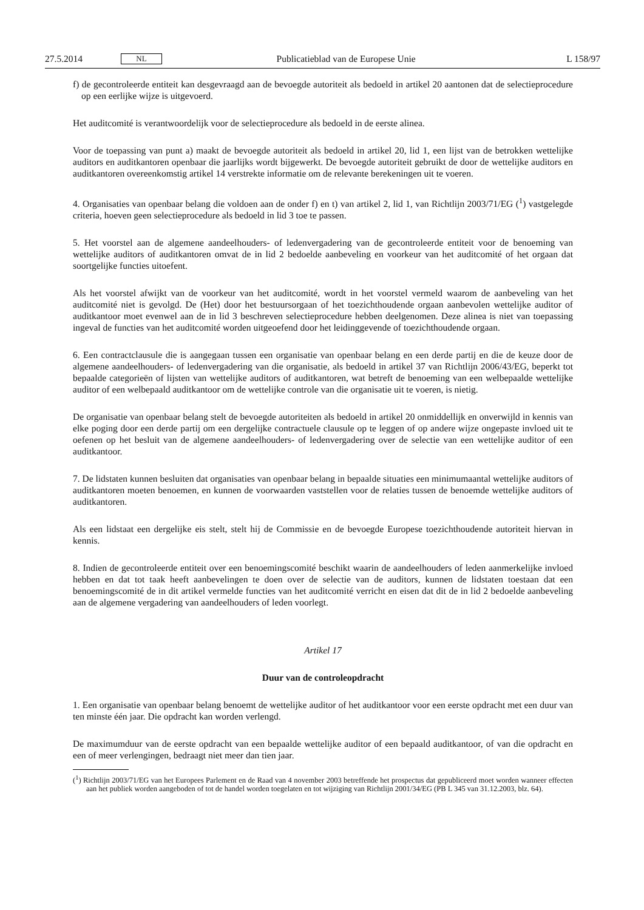27.5.2014 NL Publicatieblad van de Europese Unie L 158/97
f) de gecontroleerde entiteit kan desgevraagd aan de bevoegde autoriteit als bedoeld in artikel 20 aantonen dat de selectieprocedure op een eerlijke wijze is uitgevoerd.
Het auditcomité is verantwoordelijk voor de selectieprocedure als bedoeld in de eerste alinea.
Voor de toepassing van punt a) maakt de bevoegde autoriteit als bedoeld in artikel 20, lid 1, een lijst van de betrokken wettelijke auditors en auditkantoren openbaar die jaarlijks wordt bijgewerkt. De bevoegde autoriteit gebruikt de door de wettelijke auditors en auditkantoren overeenkomstig artikel 14 verstrekte informatie om de relevante berekeningen uit te voeren.
4. Organisaties van openbaar belang die voldoen aan de onder f) en t) van artikel 2, lid 1, van Richtlijn 2003/71/EG (<sup>1</sup>) vastgelegde criteria, hoeven geen selectieprocedure als bedoeld in lid 3 toe te passen.
5. Het voorstel aan de algemene aandeelhouders- of ledenvergadering van de gecontroleerde entiteit voor de benoeming van wettelijke auditors of auditkantoren omvat de in lid 2 bedoelde aanbeveling en voorkeur van het auditcomité of het orgaan dat soortgelijke functies uitoefent.
Als het voorstel afwijkt van de voorkeur van het auditcomité, wordt in het voorstel vermeld waarom de aanbeveling van het auditcomité niet is gevolgd. De (Het) door het bestuursorgaan of het toezichthoudende orgaan aanbevolen wettelijke auditor of auditkantoor moet evenwel aan de in lid 3 beschreven selectieprocedure hebben deelgenomen. Deze alinea is niet van toepassing ingeval de functies van het auditcomité worden uitgeoefend door het leidinggevende of toezichthoudende orgaan.
6. Een contractclausule die is aangegaan tussen een organisatie van openbaar belang en een derde partij en die de keuze door de algemene aandeelhouders- of ledenvergadering van die organisatie, als bedoeld in artikel 37 van Richtlijn 2006/43/EG, beperkt tot bepaalde categorieën of lijsten van wettelijke auditors of auditkantoren, wat betreft de benoeming van een welbepaalde wettelijke auditor of een welbepaald auditkantoor om de wettelijke controle van die organisatie uit te voeren, is nietig.
De organisatie van openbaar belang stelt de bevoegde autoriteiten als bedoeld in artikel 20 onmiddellijk en onverwijld in kennis van elke poging door een derde partij om een dergelijke contractuele clausule op te leggen of op andere wijze ongepaste invloed uit te oefenen op het besluit van de algemene aandeelhouders- of ledenvergadering over de selectie van een wettelijke auditor of een auditkantoor.
7. De lidstaten kunnen besluiten dat organisaties van openbaar belang in bepaalde situaties een minimumaantal wettelijke auditors of auditkantoren moeten benoemen, en kunnen de voorwaarden vaststellen voor de relaties tussen de benoemde wettelijke auditors of auditkantoren.
Als een lidstaat een dergelijke eis stelt, stelt hij de Commissie en de bevoegde Europese toezichthoudende autoriteit hiervan in kennis.
8. Indien de gecontroleerde entiteit over een benoemingscomité beschikt waarin de aandeelhouders of leden aanmerkelijke invloed hebben en dat tot taak heeft aanbevelingen te doen over de selectie van de auditors, kunnen de lidstaten toestaan dat een benoemingscomité de in dit artikel vermelde functies van het auditcomité verricht en eisen dat dit de in lid 2 bedoelde aanbeveling aan de algemene vergadering van aandeelhouders of leden voorlegt.
Artikel 17
Duur van de controleopdracht
1. Een organisatie van openbaar belang benoemt de wettelijke auditor of het auditkantoor voor een eerste opdracht met een duur van ten minste één jaar. Die opdracht kan worden verlengd.
De maximumduur van de eerste opdracht van een bepaalde wettelijke auditor of een bepaald auditkantoor, of van die opdracht en een of meer verlengingen, bedraagt niet meer dan tien jaar.
(<sup>1</sup>) Richtlijn 2003/71/EG van het Europees Parlement en de Raad van 4 november 2003 betreffende het prospectus dat gepubliceerd moet worden wanneer effecten aan het publiek worden aangeboden of tot de handel worden toegelaten en tot wijziging van Richtlijn 2001/34/EG (PB L 345 van 31.12.2003, blz. 64).